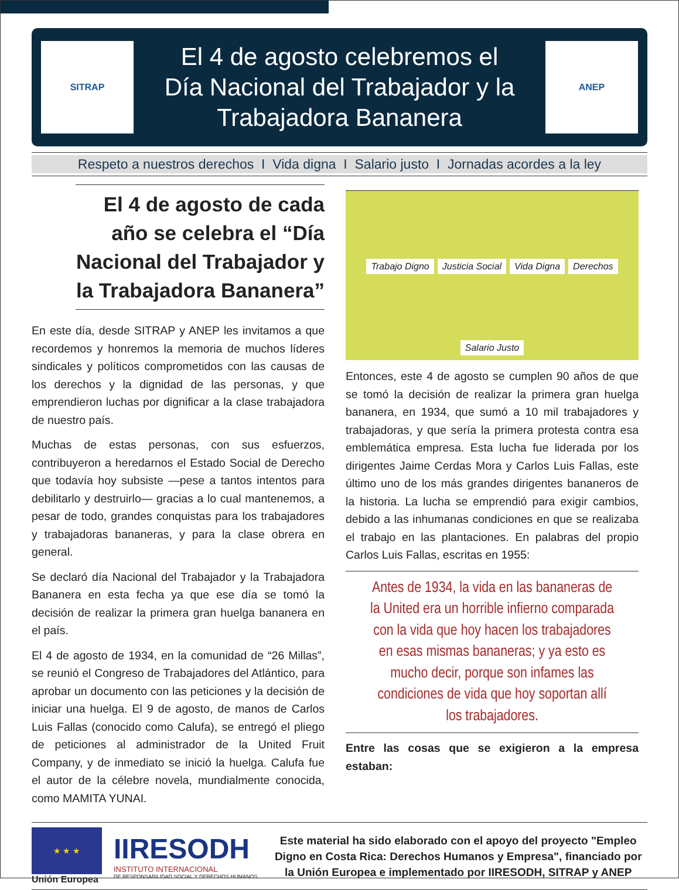SITRAP
El 4 de agosto celebremos el
Día Nacional del Trabajador y la
Trabajadora Bananera
ANEP
Respeto a nuestros derechos I Vida digna I Salario justo I Jornadas acordes a la ley
El 4 de agosto de cada año se celebra el “Día Nacional del Trabajador y la Trabajadora Bananera”
En este día, desde SITRAP y ANEP les invitamos a que recordemos y honremos la memoria de muchos líderes sindicales y políticos comprometidos con las causas de los derechos y la dignidad de las personas, y que emprendieron luchas por dignificar a la clase trabajadora de nuestro país.
Muchas de estas personas, con sus esfuerzos, contribuyeron a heredarnos el Estado Social de Derecho que todavía hoy subsiste —pese a tantos intentos para debilitarlo y destruirlo— gracias a lo cual mantenemos, a pesar de todo, grandes conquistas para los trabajadores y trabajadoras bananeras, y para la clase obrera en general.
Se declaró día Nacional del Trabajador y la Trabajadora Bananera en esta fecha ya que ese día se tomó la decisión de realizar la primera gran huelga bananera en el país.
El 4 de agosto de 1934, en la comunidad de “26 Millas”, se reunió el Congreso de Trabajadores del Atlántico, para aprobar un documento con las peticiones y la decisión de iniciar una huelga. El 9 de agosto, de manos de Carlos Luis Fallas (conocido como Calufa), se entregó el pliego de peticiones al administrador de la United Fruit Company, y de inmediato se inició la huelga. Calufa fue el autor de la célebre novela, mundialmente conocida, como MAMITA YUNAI.
Trabajo Digno Justicia Social Vida Digna Derechos Salario Justo
Entonces, este 4 de agosto se cumplen 90 años de que se tomó la decisión de realizar la primera gran huelga bananera, en 1934, que sumó a 10 mil trabajadores y trabajadoras, y que sería la primera protesta contra esa emblemática empresa. Esta lucha fue liderada por los dirigentes Jaime Cerdas Mora y Carlos Luis Fallas, este último uno de los más grandes dirigentes bananeros de la historia. La lucha se emprendió para exigir cambios, debido a las inhumanas condiciones en que se realizaba el trabajo en las plantaciones. En palabras del propio Carlos Luis Fallas, escritas en 1955:
Antes de 1934, la vida en las bananeras de la United era un horrible infierno comparada con la vida que hoy hacen los trabajadores en esas mismas bananeras; y ya esto es mucho decir, porque son infames las condiciones de vida que hoy soportan allí los trabajadores.
Entre las cosas que se exigieron a la empresa estaban:
★ ★ ★
Unión Europea
IIRESODH
INSTITUTO INTERNACIONAL
DE RESPONSABILIDAD SOCIAL Y DERECHOS HUMANOS
Este material ha sido elaborado con el apoyo del proyecto "Empleo Digno en Costa Rica: Derechos Humanos y Empresa", financiado por la Unión Europea e implementado por IIRESODH, SITRAP y ANEP